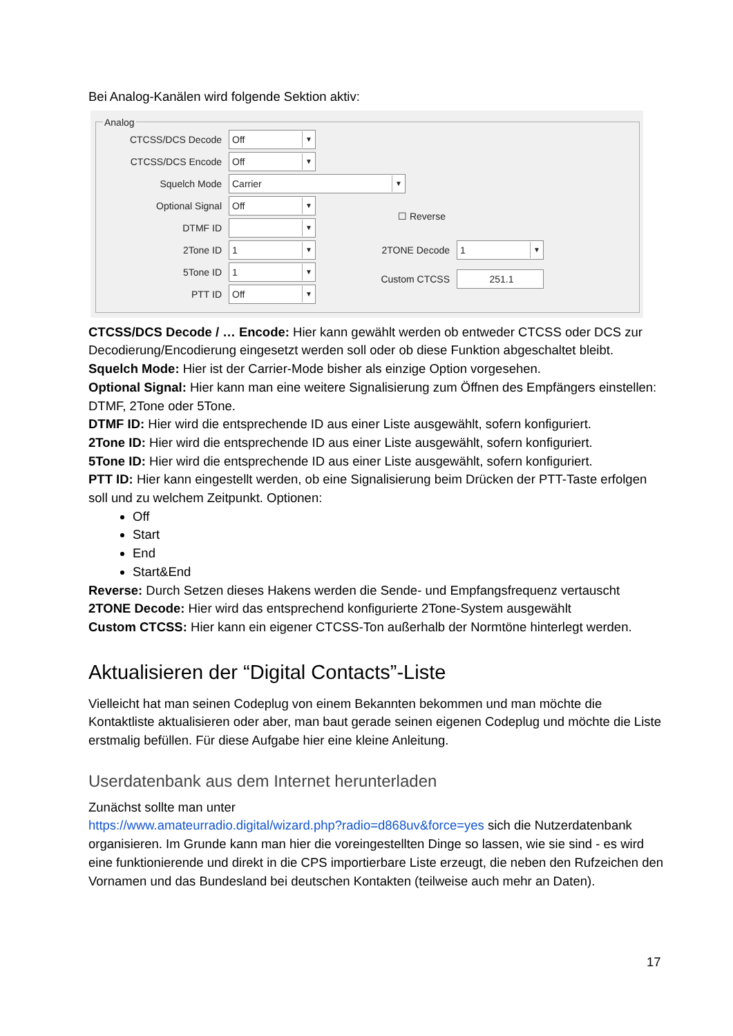Bei Analog-Kanälen wird folgende Sektion aktiv:
Analog
CTCSS/DCS Decode Off ▼
CTCSS/DCS Encode Off ▼
Squelch Mode Carrier ▼
Optional Signal Off ▼
☐ Reverse
DTMF ID ▼
2Tone ID 1 ▼ 2TONE Decode 1 ▼
5Tone ID 1 ▼
Custom CTCSS 251.1
PTT ID Off ▼
CTCSS/DCS Decode / … Encode: Hier kann gewählt werden ob entweder CTCSS oder DCS zur Decodierung/Encodierung eingesetzt werden soll oder ob diese Funktion abgeschaltet bleibt.
Squelch Mode: Hier ist der Carrier-Mode bisher als einzige Option vorgesehen.
Optional Signal: Hier kann man eine weitere Signalisierung zum Öffnen des Empfängers einstellen: DTMF, 2Tone oder 5Tone.
DTMF ID: Hier wird die entsprechende ID aus einer Liste ausgewählt, sofern konfiguriert.
2Tone ID: Hier wird die entsprechende ID aus einer Liste ausgewählt, sofern konfiguriert.
5Tone ID: Hier wird die entsprechende ID aus einer Liste ausgewählt, sofern konfiguriert.
PTT ID: Hier kann eingestellt werden, ob eine Signalisierung beim Drücken der PTT-Taste erfolgen soll und zu welchem Zeitpunkt. Optionen:
Off
Start
End
Start&End
Reverse: Durch Setzen dieses Hakens werden die Sende- und Empfangsfrequenz vertauscht
2TONE Decode: Hier wird das entsprechend konfigurierte 2Tone-System ausgewählt
Custom CTCSS: Hier kann ein eigener CTCSS-Ton außerhalb der Normtöne hinterlegt werden.
Aktualisieren der “Digital Contacts”-Liste
Vielleicht hat man seinen Codeplug von einem Bekannten bekommen und man möchte die Kontaktliste aktualisieren oder aber, man baut gerade seinen eigenen Codeplug und möchte die Liste erstmalig befüllen. Für diese Aufgabe hier eine kleine Anleitung.
Userdatenbank aus dem Internet herunterladen
Zunächst sollte man unter
https://www.amateurradio.digital/wizard.php?radio=d868uv&force=yes sich die Nutzerdatenbank organisieren. Im Grunde kann man hier die voreingestellten Dinge so lassen, wie sie sind - es wird eine funktionierende und direkt in die CPS importierbare Liste erzeugt, die neben den Rufzeichen den Vornamen und das Bundesland bei deutschen Kontakten (teilweise auch mehr an Daten).
17